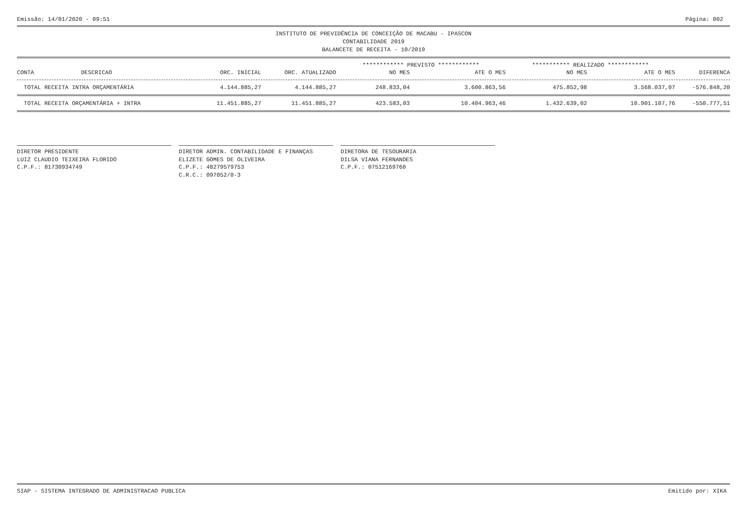Emissão: 14/01/2020 - 09:51 Página: 002
INSTITUTO DE PREVIDÊNCIA DE CONCEIÇÃO DE MACABU - IPASCON
CONTABILIDADE 2019
BALANCETE DE RECEITA - 10/2019
| | | | | ************ PREVISTO ************ | | *********** REALIZADO ************ | | |
| --- | --- | --- | --- | --- | --- | --- | --- | --- |
| CONTA | DESCRICAO | ORC. INICIAL | ORC. ATUALIZADO | NO MES | ATE O MES | NO MES | ATE O MES | DIFERENCA |
| TOTAL RECEITA INTRA ORÇAMENTÁRIA | | 4.144.885,27 | 4.144.885,27 | 248.833,04 | 3.600.863,56 | 475.852,98 | 3.568.037,07 | -576.848,20 |
| TOTAL RECEITA ORÇAMENTÁRIA + INTRA | | 11.451.885,27 | 11.451.885,27 | 423.583,03 | 10.404.963,46 | 1.432.639,02 | 10.901.107,76 | -550.777,51 |
DIRETOR PRESIDENTE
LUIZ CLAUDIO TEIXEIRA FLORIDO
C.P.F.: 81730934749
DIRETOR ADMIN. CONTABILIDADE E FINANÇAS
ELIZETE GOMES DE OLIVEIRA
C.P.F.: 48279579753
C.R.C.: 097052/0-3
DIRETORA DE TESOURARIA
DILSA VIANA FERNANDES
C.P.F.: 07512169760
SIAP - SISTEMA INTEGRADO DE ADMINISTRACAO PUBLICA Emitido por: XIKA